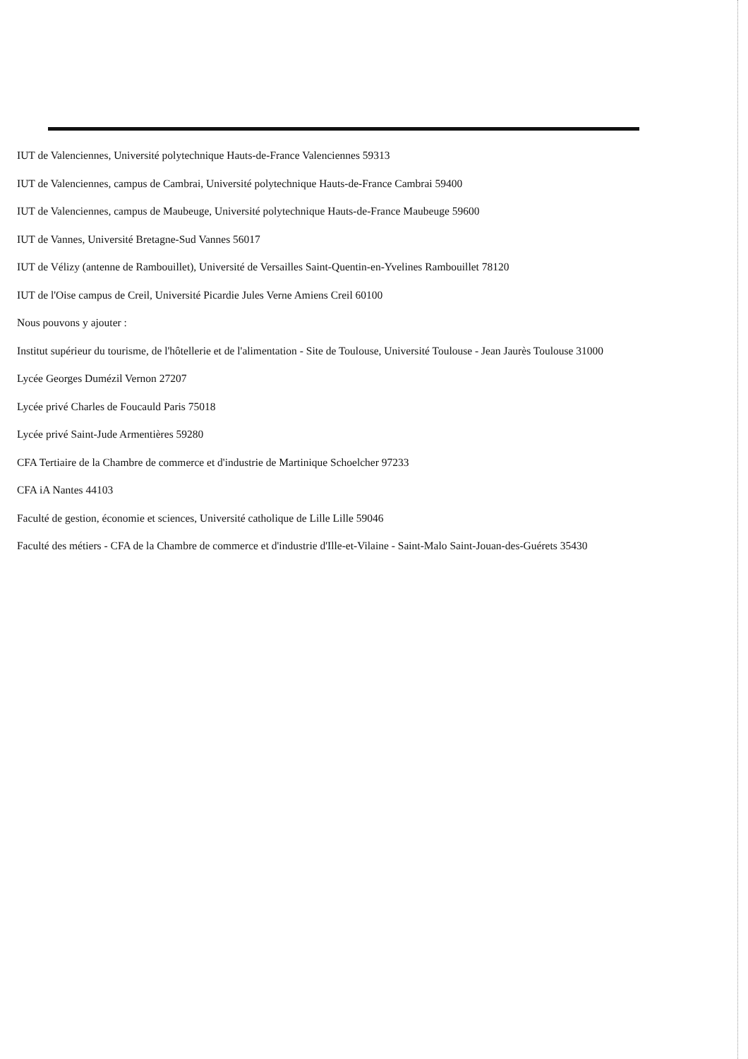IUT de Valenciennes, Université polytechnique Hauts-de-France Valenciennes 59313
IUT de Valenciennes, campus de Cambrai, Université polytechnique Hauts-de-France Cambrai 59400
IUT de Valenciennes, campus de Maubeuge, Université polytechnique Hauts-de-France Maubeuge 59600
IUT de Vannes, Université Bretagne-Sud Vannes 56017
IUT de Vélizy (antenne de Rambouillet), Université de Versailles Saint-Quentin-en-Yvelines Rambouillet 78120
IUT de l'Oise campus de Creil, Université Picardie Jules Verne Amiens Creil 60100
Nous pouvons y ajouter :
Institut supérieur du tourisme, de l'hôtellerie et de l'alimentation - Site de Toulouse, Université Toulouse - Jean Jaurès Toulouse 31000
Lycée Georges Dumézil Vernon 27207
Lycée privé Charles de Foucauld Paris 75018
Lycée privé Saint-Jude Armentières 59280
CFA Tertiaire de la Chambre de commerce et d'industrie de Martinique Schoelcher 97233
CFA iA Nantes 44103
Faculté de gestion, économie et sciences, Université catholique de Lille Lille 59046
Faculté des métiers - CFA de la Chambre de commerce et d'industrie d'Ille-et-Vilaine - Saint-Malo Saint-Jouan-des-Guérets 35430